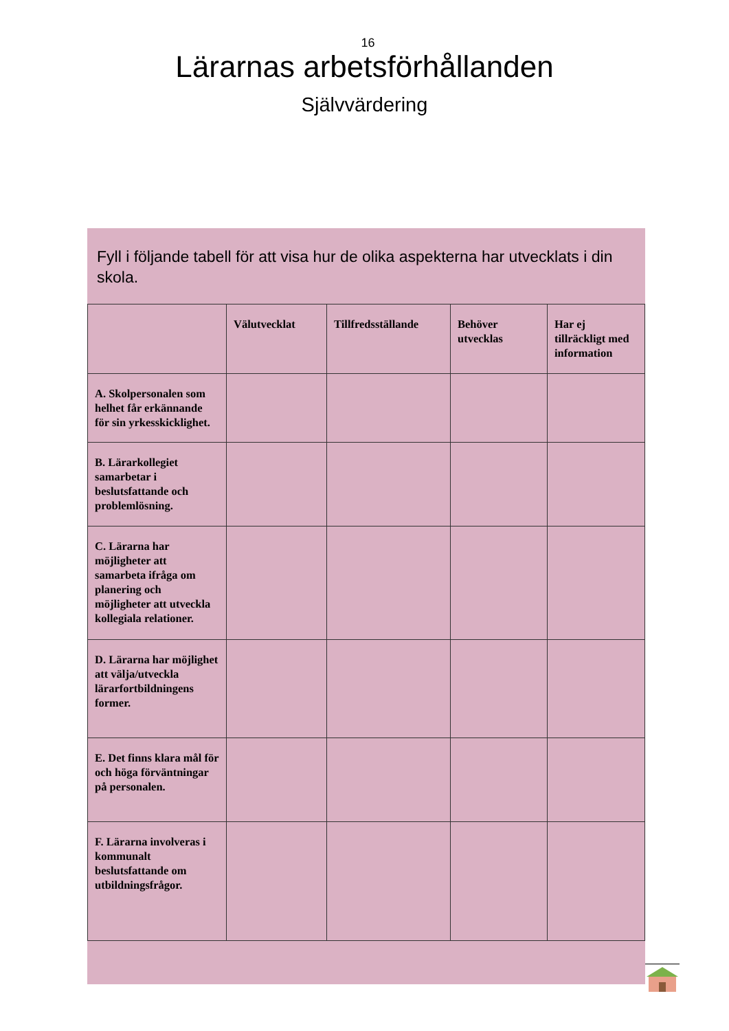16
Lärarnas arbetsförhållanden
Självvärdering
Fyll i följande tabell för att visa hur de olika aspekterna har utvecklats i din skola.
| | Välutvecklat | Tillfredsställande | Behöver utvecklas | Har ej tillräckligt med information |
| --- | --- | --- | --- | --- |
| A. Skolpersonalen som helhet får erkännande för sin yrkesskicklighet. | | | | |
| B. Lärarkollegiet samarbetar i beslutsfattande och problemlösning. | | | | |
| C. Lärarna har möjligheter att samarbeta ifråga om planering och möjligheter att utveckla kollegiala relationer. | | | | |
| D. Lärarna har möjlighet att välja/utveckla lärarfortbildningens former. | | | | |
| E. Det finns klara mål för och höga förväntningar på personalen. | | | | |
| F. Lärarna involveras i kommunalt beslutsfattande om utbildningsfrågor. | | | | |